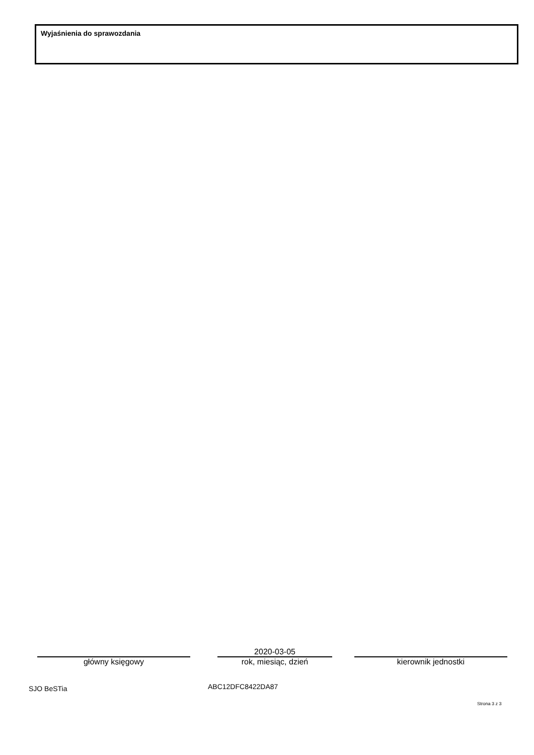Wyjaśnienia do sprawozdania
główny księgowy
2020-03-05
rok, miesiąc, dzień
kierownik jednostki
SJO BeSTia ABC12DFC8422DA87
Strona 3 z 3